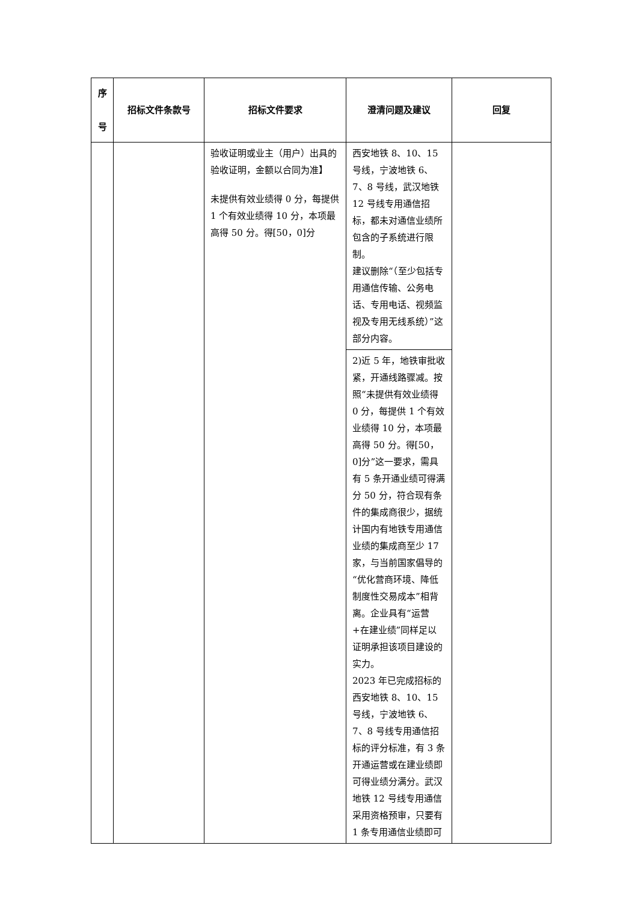| 序 号 | 招标文件条款号 | 招标文件要求 | 澄清问题及建议 | 回复 |
| --- | --- | --- | --- | --- |
| | | 验收证明或业主（用户）出具的验收证明，金额以合同为准】 未提供有效业绩得 0 分，每提供 1 个有效业绩得 10 分，本项最高得 50 分。得[50，0]分 | 西安地铁 8、10、15 号线，宁波地铁 6、7、8 号线，武汉地铁 12 号线专用通信招标，都未对通信业绩所包含的子系统进行限制。 建议删除“（至少包括专用通信传输、公务电话、专用电话、视频监视及专用无线系统）”这部分内容。 | |
| | | | 2)近 5 年，地铁审批收紧，开通线路骤减。按照“未提供有效业绩得 0 分，每提供 1 个有效业绩得 10 分，本项最高得 50 分。得[50，0]分”这一要求，需具有 5 条开通业绩可得满分 50 分，符合现有条件的集成商很少，据统计国内有地铁专用通信业绩的集成商至少 17 家，与当前国家倡导的“优化营商环境、降低制度性交易成本”相背离。企业具有“运营+在建业绩”同样足以证明承担该项目建设的实力。 2023 年已完成招标的西安地铁 8、10、15 号线，宁波地铁 6、7、8 号线专用通信招标的评分标准，有 3 条开通运营或在建业绩即可得业绩分满分。武汉地铁 12 号线专用通信采用资格预审，只要有 1 条专用通信业绩即可 | |